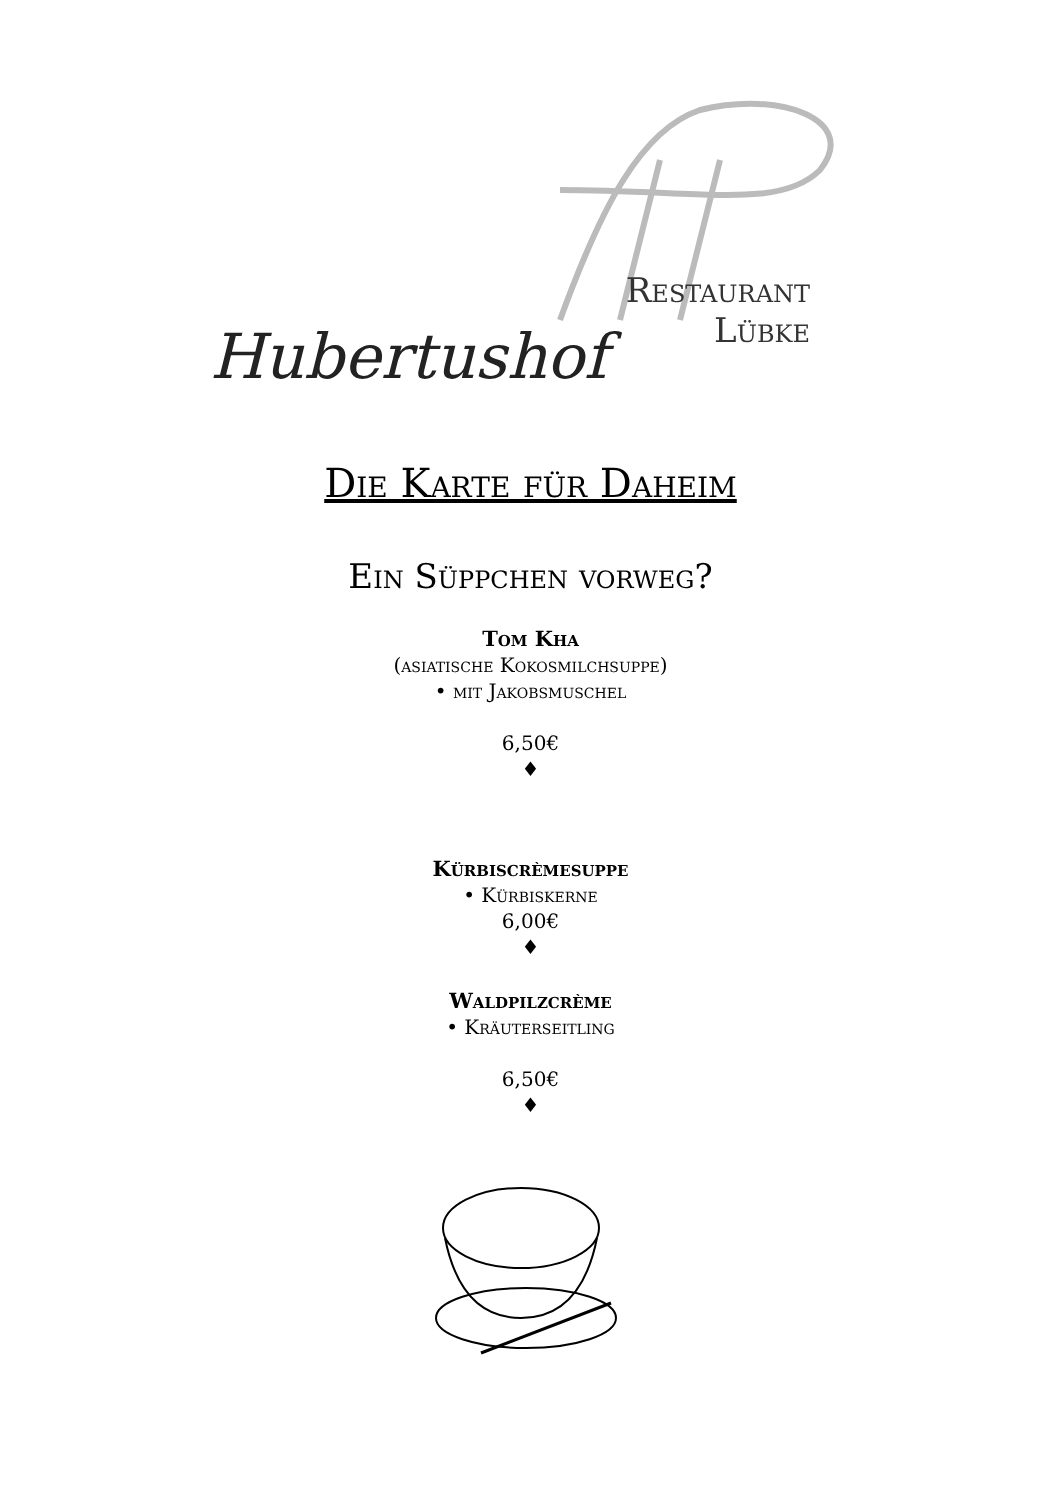Restaurant
Lübke
Hubertushof
Die Karte für Daheim
Ein Süppchen vorweg?
Tom Kha
(asiatische Kokosmilchsuppe)
• mit Jakobsmuschel
6,50€
♦
Kürbiscrèmesuppe
• Kürbiskerne
6,00€
♦
Waldpilzcrème
• Kräuterseitling
6,50€
♦